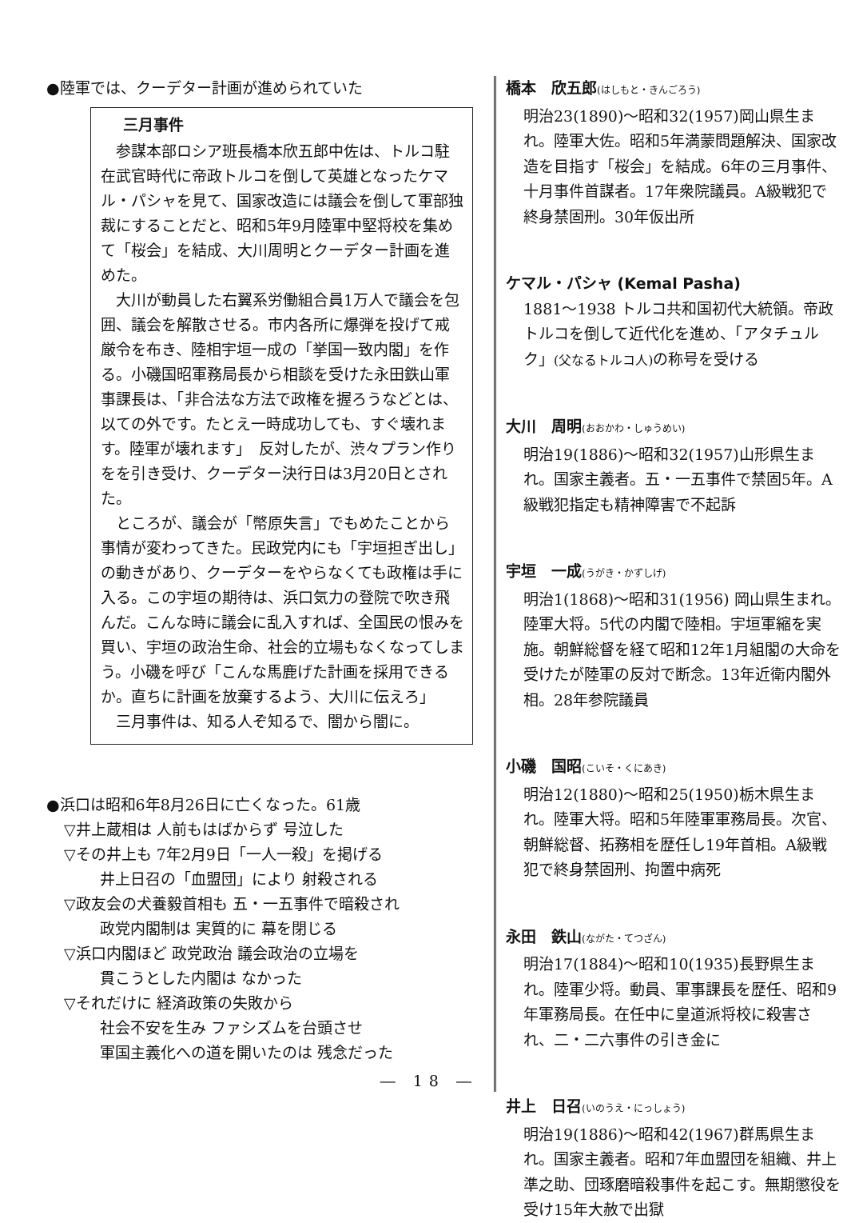●陸軍では、クーデター計画が進められていた
三月事件
参謀本部ロシア班長橋本欣五郎中佐は、トルコ駐在武官時代に帝政トルコを倒して英雄となったケマル・パシャを見て、国家改造には議会を倒して軍部独裁にすることだと、昭和5年9月陸軍中堅将校を集めて「桜会」を結成、大川周明とクーデター計画を進めた。
大川が動員した右翼系労働組合員1万人で議会を包囲、議会を解散させる。市内各所に爆弾を投げて戒厳令を布き、陸相宇垣一成の「挙国一致内閣」を作る。小磯国昭軍務局長から相談を受けた永田鉄山軍事課長は、「非合法な方法で政権を握ろうなどとは、以ての外です。たとえ一時成功しても、すぐ壊れます。陸軍が壊れます」　反対したが、渋々プラン作りをを引き受け、クーデター決行日は3月20日とされた。
ところが、議会が「幣原失言」でもめたことから事情が変わってきた。民政党内にも「宇垣担ぎ出し」の動きがあり、クーデターをやらなくても政権は手に入る。この宇垣の期待は、浜口気力の登院で吹き飛んだ。こんな時に議会に乱入すれば、全国民の恨みを買い、宇垣の政治生命、社会的立場もなくなってしまう。小磯を呼び「こんな馬鹿げた計画を採用できるか。直ちに計画を放棄するよう、大川に伝えろ」
三月事件は、知る人ぞ知るで、闇から闇に。
●浜口は昭和6年8月26日に亡くなった。61歳
▽井上蔵相は 人前もはばからず 号泣した
▽その井上も 7年2月9日「一人一殺」を掲げる
井上日召の「血盟団」により 射殺される
▽政友会の犬養毅首相も 五・一五事件で暗殺され
政党内閣制は 実質的に 幕を閉じる
▽浜口内閣ほど 政党政治 議会政治の立場を
貫こうとした内閣は なかった
▽それだけに 経済政策の失敗から
社会不安を生み ファシズムを台頭させ
軍国主義化への道を開いたのは 残念だった
― 18 ―
橋本　欣五郎(はしもと・きんごろう)
明治23(1890)～昭和32(1957)岡山県生まれ。陸軍大佐。昭和5年満蒙問題解決、国家改造を目指す「桜会」を結成。6年の三月事件、十月事件首謀者。17年衆院議員。A級戦犯で終身禁固刑。30年仮出所
ケマル・パシャ (Kemal Pasha)
1881～1938 トルコ共和国初代大統領。帝政トルコを倒して近代化を進め、「アタチュルク」(父なるトルコ人) の称号を受ける
大川　周明(おおかわ・しゅうめい)
明治19(1886)～昭和32(1957)山形県生まれ。国家主義者。五・一五事件で禁固5年。A級戦犯指定も精神障害で不起訴
宇垣　一成(うがき・かずしげ)
明治1(1868)～昭和31(1956) 岡山県生まれ。陸軍大将。5代の内閣で陸相。宇垣軍縮を実施。朝鮮総督を経て昭和12年1月組閣の大命を受けたが陸軍の反対で断念。13年近衛内閣外相。28年参院議員
小磯　国昭(こいそ・くにあき)
明治12(1880)～昭和25(1950)栃木県生まれ。陸軍大将。昭和5年陸軍軍務局長。次官、朝鮮総督、拓務相を歴任し19年首相。A級戦犯で終身禁固刑、拘置中病死
永田　鉄山(ながた・てつざん)
明治17(1884)～昭和10(1935)長野県生まれ。陸軍少将。動員、軍事課長を歴任、昭和9年軍務局長。在任中に皇道派将校に殺害され、二・二六事件の引き金に
井上　日召(いのうえ・にっしょう)
明治19(1886)～昭和42(1967)群馬県生まれ。国家主義者。昭和7年血盟団を組織、井上準之助、団琢磨暗殺事件を起こす。無期懲役を受け15年大赦で出獄